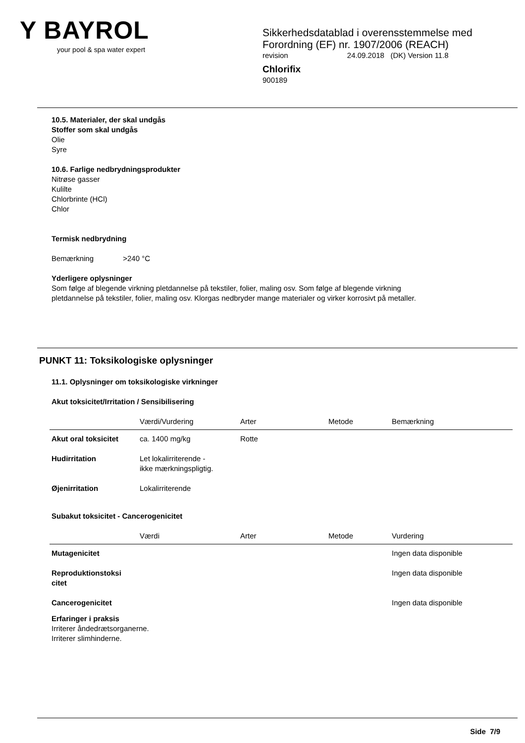Y BAYROL
your pool & spa water expert
Sikkerhedsdatablad i overensstemmelse med
Forordning (EF) nr. 1907/2006 (REACH)
revision 24.09.2018 (DK) Version 11.8
Chlorifix
900189
10.5. Materialer, der skal undgås
Stoffer som skal undgås
Olie
Syre
10.6. Farlige nedbrydningsprodukter
Nitrøse gasser
Kulilte
Chlorbrinte (HCl)
Chlor
Termisk nedbrydning
Bemærkning >240 °C
Yderligere oplysninger
Som følge af blegende virkning pletdannelse på tekstiler, folier, maling osv. Som følge af blegende virkning
pletdannelse på tekstiler, folier, maling osv. Klorgas nedbryder mange materialer og virker korrosivt på metaller.
PUNKT 11: Toksikologiske oplysninger
11.1. Oplysninger om toksikologiske virkninger
Akut toksicitet/Irritation / Sensibilisering
| | Værdi/Vurdering | Arter | Metode | Bemærkning |
| --- | --- | --- | --- | --- |
| Akut oral toksicitet | ca. 1400 mg/kg | Rotte | | |
| Hudirritation | Let lokalirriterende - ikke mærkningspligtig. | | | |
| Øjenirritation | Lokalirriterende | | | |
Subakut toksicitet - Cancerogenicitet
| | Værdi | Arter | Metode | Vurdering |
| --- | --- | --- | --- | --- |
| Mutagenicitet | | | | Ingen data disponible |
| Reproduktionstoksi citet | | | | Ingen data disponible |
| Cancerogenicitet | | | | Ingen data disponible |
Erfaringer i praksis
Irriterer åndedrætsorganerne.
Irriterer slimhinderne.
Side 7/9